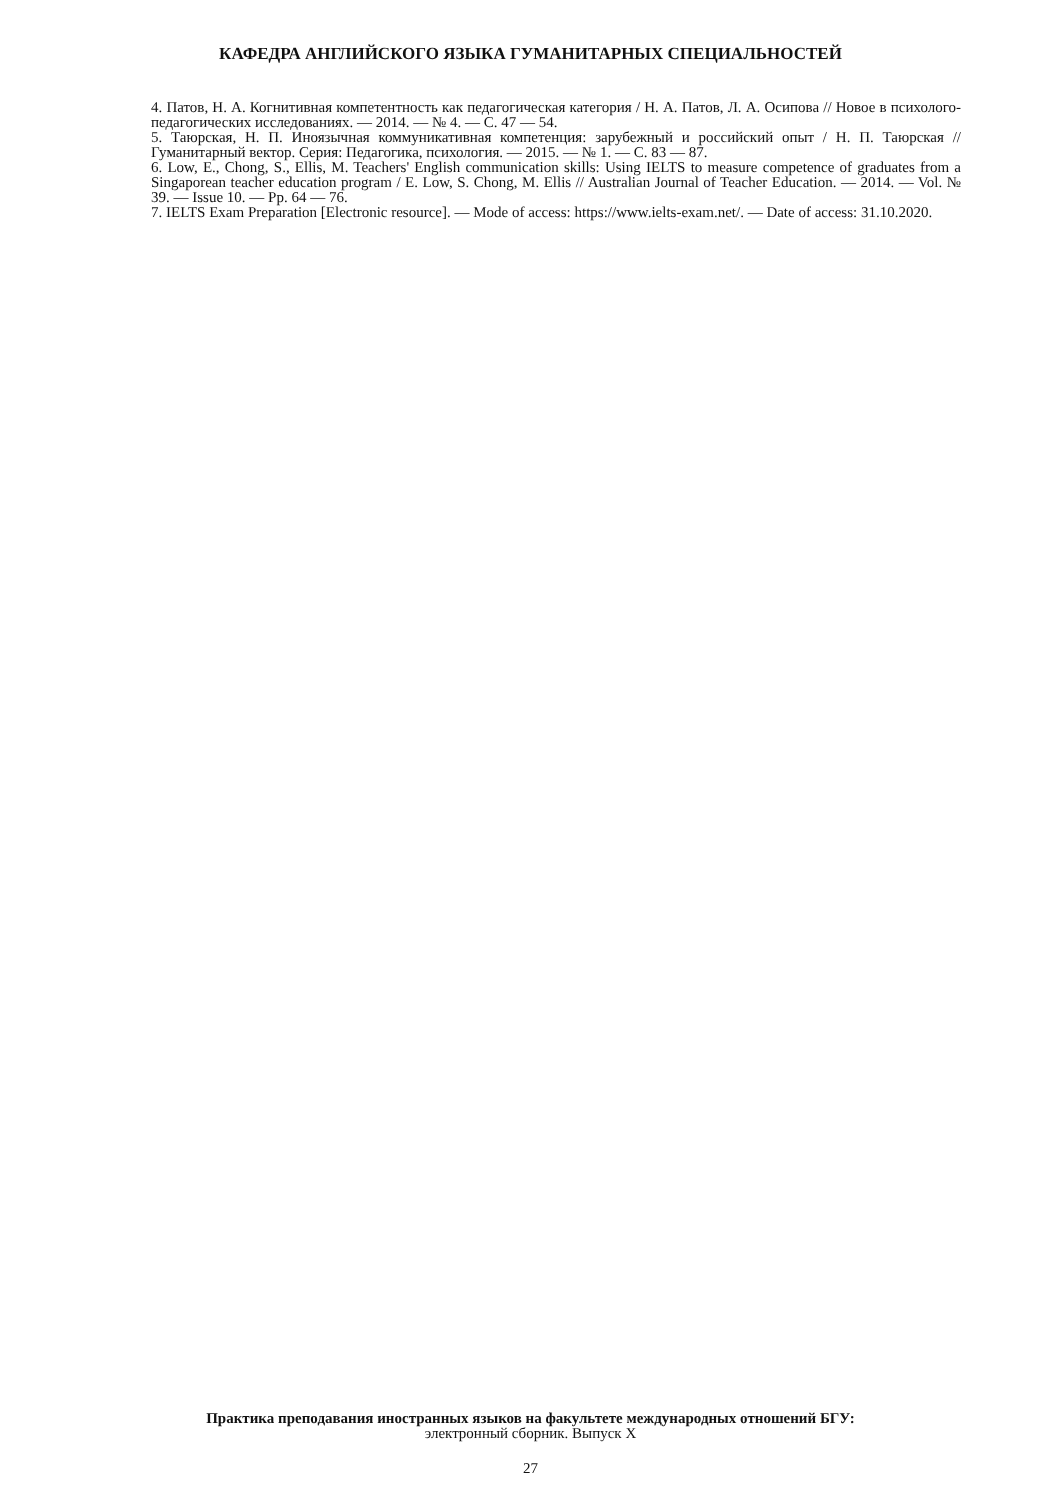КАФЕДРА АНГЛИЙСКОГО ЯЗЫКА ГУМАНИТАРНЫХ СПЕЦИАЛЬНОСТЕЙ
4. Патов, Н. А. Когнитивная компетентность как педагогическая категория / Н. А. Патов, Л. А. Осипова // Новое в психолого-педагогических исследованиях. — 2014. — № 4. — С. 47 — 54.
5. Таюрская, Н. П. Иноязычная коммуникативная компетенция: зарубежный и российский опыт / Н. П. Таюрская // Гуманитарный вектор. Серия: Педагогика, психология. — 2015. — № 1. — С. 83 — 87.
6. Low, E., Chong, S., Ellis, M. Teachers' English communication skills: Using IELTS to measure competence of graduates from a Singaporean teacher education program / E. Low, S. Chong, M. Ellis // Australian Journal of Teacher Education. — 2014. — Vol. № 39. — Issue 10. — Pp. 64 — 76.
7. IELTS Exam Preparation [Electronic resource]. — Mode of access: https://www.ielts-exam.net/. — Date of access: 31.10.2020.
Практика преподавания иностранных языков на факультете международных отношений БГУ:
электронный сборник. Выпуск X
27